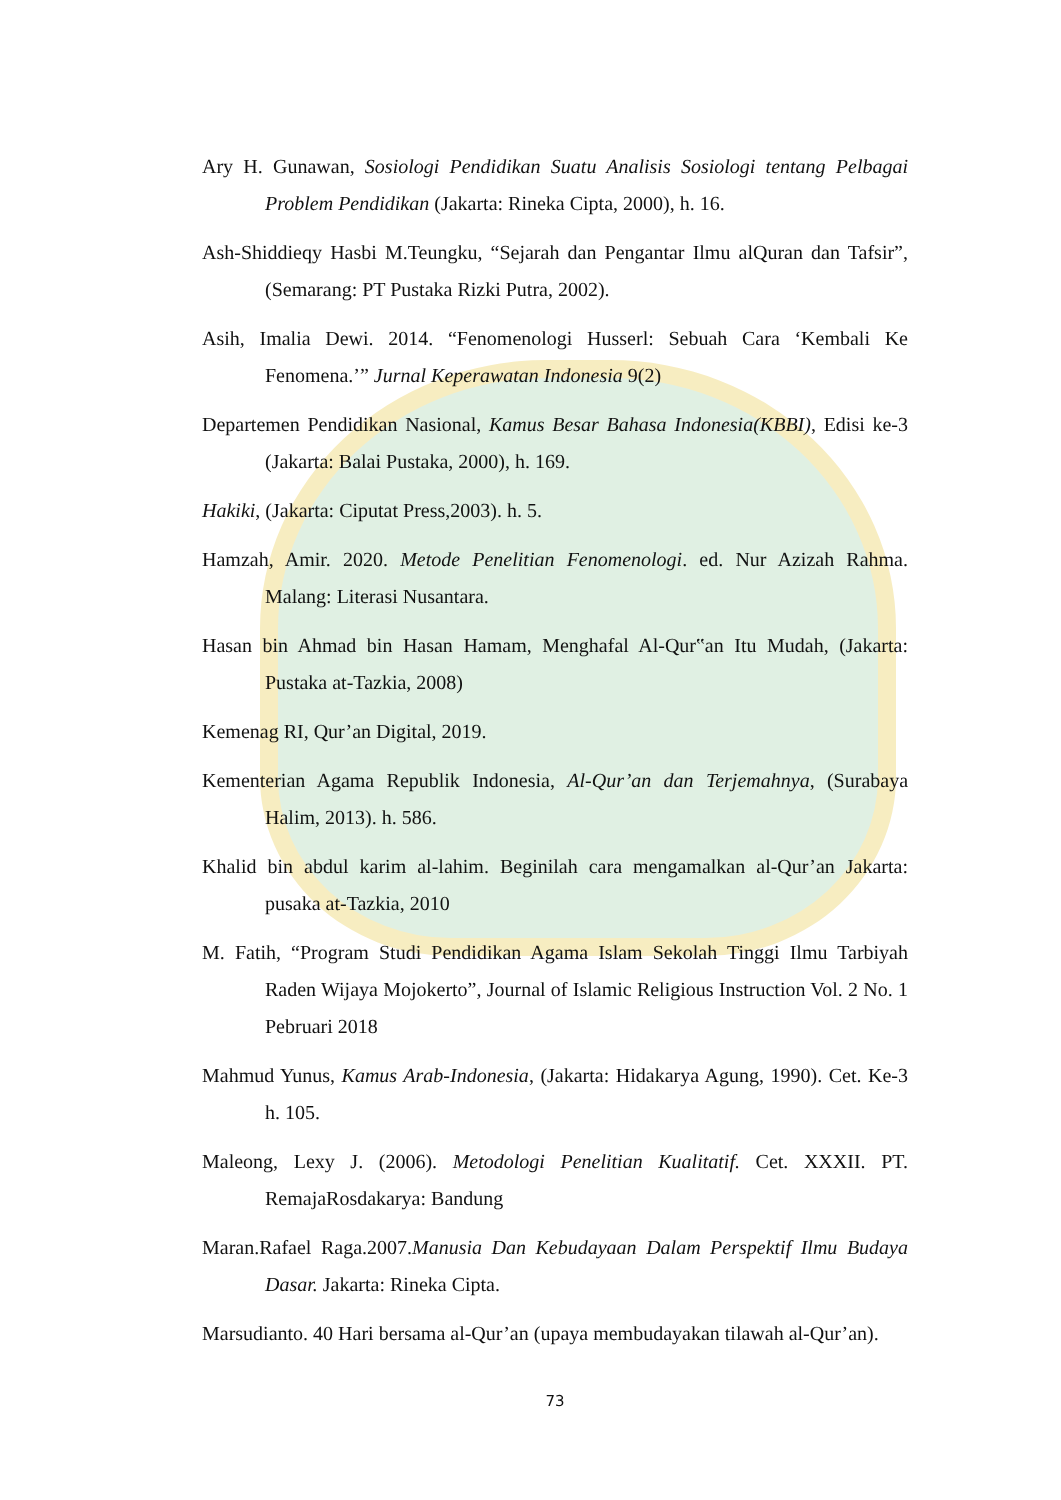Ary H. Gunawan, Sosiologi Pendidikan Suatu Analisis Sosiologi tentang Pelbagai Problem Pendidikan (Jakarta: Rineka Cipta, 2000), h. 16.
Ash-Shiddieqy Hasbi M.Teungku, “Sejarah dan Pengantar Ilmu alQuran dan Tafsir”, (Semarang: PT Pustaka Rizki Putra, 2002).
Asih, Imalia Dewi. 2014. “Fenomenologi Husserl: Sebuah Cara ‘Kembali Ke Fenomena.’” Jurnal Keperawatan Indonesia 9(2)
Departemen Pendidikan Nasional, Kamus Besar Bahasa Indonesia(KBBI), Edisi ke-3 (Jakarta: Balai Pustaka, 2000), h. 169.
Hakiki, (Jakarta: Ciputat Press,2003). h. 5.
Hamzah, Amir. 2020. Metode Penelitian Fenomenologi. ed. Nur Azizah Rahma. Malang: Literasi Nusantara.
Hasan bin Ahmad bin Hasan Hamam, Menghafal Al-Qur‟an Itu Mudah, (Jakarta: Pustaka at-Tazkia, 2008)
Kemenag RI, Qur’an Digital, 2019.
Kementerian Agama Republik Indonesia, Al-Qur’an dan Terjemahnya, (Surabaya Halim, 2013). h. 586.
Khalid bin abdul karim al-lahim. Beginilah cara mengamalkan al-Qur’an Jakarta: pusaka at-Tazkia, 2010
M. Fatih, “Program Studi Pendidikan Agama Islam Sekolah Tinggi Ilmu Tarbiyah Raden Wijaya Mojokerto”, Journal of Islamic Religious Instruction Vol. 2 No. 1 Pebruari 2018
Mahmud Yunus, Kamus Arab-Indonesia, (Jakarta: Hidakarya Agung, 1990). Cet. Ke-3 h. 105.
Maleong, Lexy J. (2006). Metodologi Penelitian Kualitatif. Cet. XXXII. PT. RemajaRosdakarya: Bandung
Maran.Rafael Raga.2007.Manusia Dan Kebudayaan Dalam Perspektif Ilmu Budaya Dasar. Jakarta: Rineka Cipta.
Marsudianto. 40 Hari bersama al-Qur’an (upaya membudayakan tilawah al-Qur’an).
73